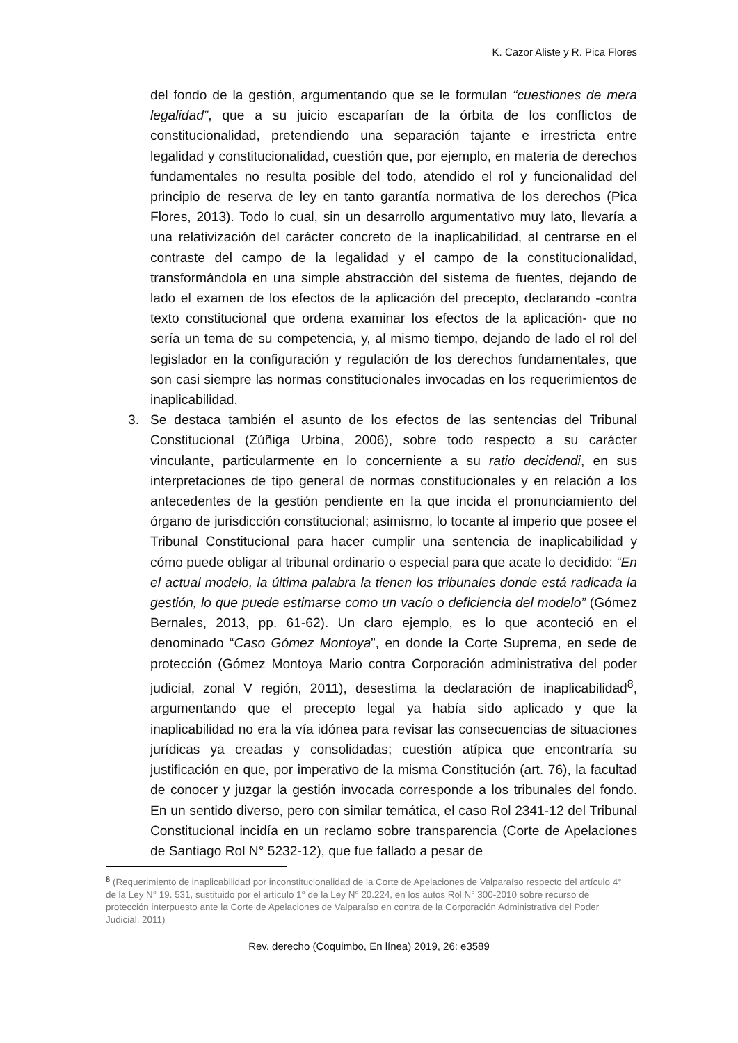K. Cazor Aliste y R. Pica Flores
del fondo de la gestión, argumentando que se le formulan “cuestiones de mera legalidad”, que a su juicio escaparían de la órbita de los conflictos de constitucionalidad, pretendiendo una separación tajante e irrestricta entre legalidad y constitucionalidad, cuestión que, por ejemplo, en materia de derechos fundamentales no resulta posible del todo, atendido el rol y funcionalidad del principio de reserva de ley en tanto garantía normativa de los derechos (Pica Flores, 2013). Todo lo cual, sin un desarrollo argumentativo muy lato, llevaría a una relativización del carácter concreto de la inaplicabilidad, al centrarse en el contraste del campo de la legalidad y el campo de la constitucionalidad, transformándola en una simple abstracción del sistema de fuentes, dejando de lado el examen de los efectos de la aplicación del precepto, declarando -contra texto constitucional que ordena examinar los efectos de la aplicación- que no sería un tema de su competencia, y, al mismo tiempo, dejando de lado el rol del legislador en la configuración y regulación de los derechos fundamentales, que son casi siempre las normas constitucionales invocadas en los requerimientos de inaplicabilidad.
3. Se destaca también el asunto de los efectos de las sentencias del Tribunal Constitucional (Zúñiga Urbina, 2006), sobre todo respecto a su carácter vinculante, particularmente en lo concerniente a su ratio decidendi, en sus interpretaciones de tipo general de normas constitucionales y en relación a los antecedentes de la gestión pendiente en la que incida el pronunciamiento del órgano de jurisdicción constitucional; asimismo, lo tocante al imperio que posee el Tribunal Constitucional para hacer cumplir una sentencia de inaplicabilidad y cómo puede obligar al tribunal ordinario o especial para que acate lo decidido: “En el actual modelo, la última palabra la tienen los tribunales donde está radicada la gestión, lo que puede estimarse como un vacío o deficiencia del modelo” (Gómez Bernales, 2013, pp. 61-62). Un claro ejemplo, es lo que aconteció en el denominado “Caso Gómez Montoya”, en donde la Corte Suprema, en sede de protección (Gómez Montoya Mario contra Corporación administrativa del poder judicial, zonal V región, 2011), desestima la declaración de inaplicabilidad<sup>8</sup>, argumentando que el precepto legal ya había sido aplicado y que la inaplicabilidad no era la vía idónea para revisar las consecuencias de situaciones jurídicas ya creadas y consolidadas; cuestión atípica que encontraría su justificación en que, por imperativo de la misma Constitución (art. 76), la facultad de conocer y juzgar la gestión invocada corresponde a los tribunales del fondo. En un sentido diverso, pero con similar temática, el caso Rol 2341-12 del Tribunal Constitucional incidía en un reclamo sobre transparencia (Corte de Apelaciones de Santiago Rol N° 5232-12), que fue fallado a pesar de
<sup>8</sup> (Requerimiento de inaplicabilidad por inconstitucionalidad de la Corte de Apelaciones de Valparaíso respecto del artículo 4° de la Ley N° 19. 531, sustituido por el artículo 1° de la Ley N° 20.224, en los autos Rol N° 300-2010 sobre recurso de protección interpuesto ante la Corte de Apelaciones de Valparaíso en contra de la Corporación Administrativa del Poder Judicial, 2011)
Rev. derecho (Coquimbo, En línea) 2019, 26: e3589